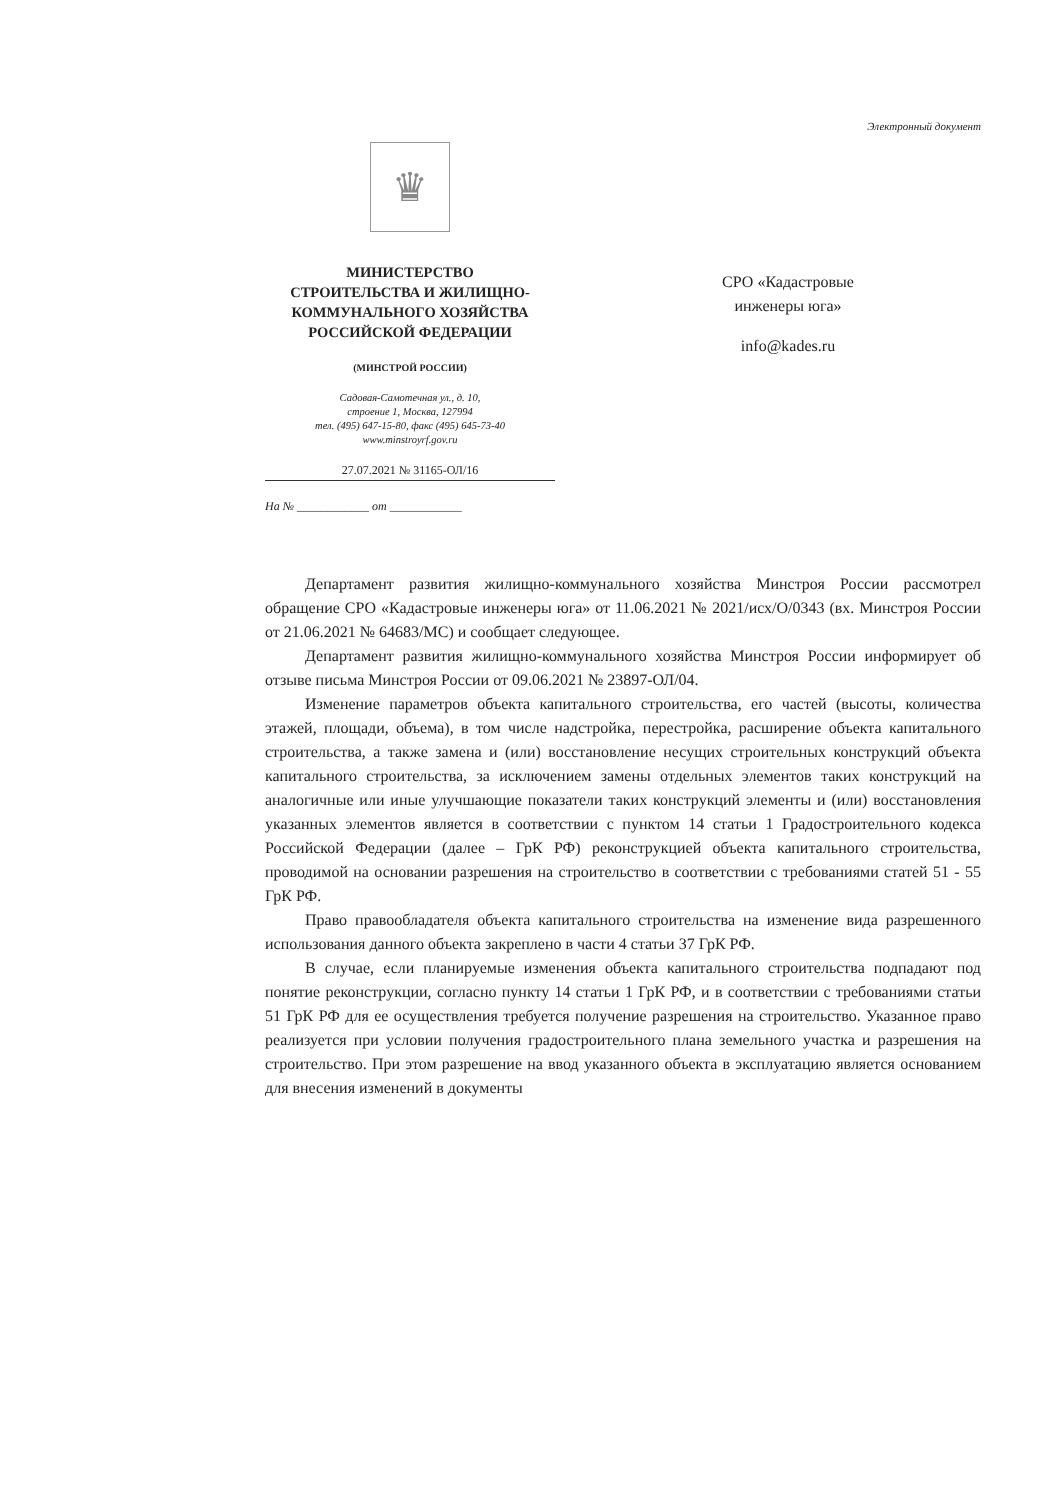Электронный документ
♛
МИНИСТЕРСТВО
СТРОИТЕЛЬСТВА И ЖИЛИЩНО-
КОММУНАЛЬНОГО ХОЗЯЙСТВА
РОССИЙСКОЙ ФЕДЕРАЦИИ
(МИНСТРОЙ РОССИИ)
Садовая-Самотечная ул., д. 10,
строение 1, Москва, 127994
тел. (495) 647-15-80, факс (495) 645-73-40
www.minstroyrf.gov.ru
27.07.2021 № 31165-ОЛ/16
На № ____________ от ____________
СРО «Кадастровые
инженеры юга»
info@kades.ru
Департамент развития жилищно-коммунального хозяйства Минстроя России рассмотрел обращение СРО «Кадастровые инженеры юга» от 11.06.2021 № 2021/исх/О/0343 (вх. Минстроя России от 21.06.2021 № 64683/МС) и сообщает следующее.
Департамент развития жилищно-коммунального хозяйства Минстроя России информирует об отзыве письма Минстроя России от 09.06.2021 № 23897-ОЛ/04.
Изменение параметров объекта капитального строительства, его частей (высоты, количества этажей, площади, объема), в том числе надстройка, перестройка, расширение объекта капитального строительства, а также замена и (или) восстановление несущих строительных конструкций объекта капитального строительства, за исключением замены отдельных элементов таких конструкций на аналогичные или иные улучшающие показатели таких конструкций элементы и (или) восстановления указанных элементов является в соответствии с пунктом 14 статьи 1 Градостроительного кодекса Российской Федерации (далее – ГрК РФ) реконструкцией объекта капитального строительства, проводимой на основании разрешения на строительство в соответствии с требованиями статей 51 - 55 ГрК РФ.
Право правообладателя объекта капитального строительства на изменение вида разрешенного использования данного объекта закреплено в части 4 статьи 37 ГрК РФ.
В случае, если планируемые изменения объекта капитального строительства подпадают под понятие реконструкции, согласно пункту 14 статьи 1 ГрК РФ, и в соответствии с требованиями статьи 51 ГрК РФ для ее осуществления требуется получение разрешения на строительство. Указанное право реализуется при условии получения градостроительного плана земельного участка и разрешения на строительство. При этом разрешение на ввод указанного объекта в эксплуатацию является основанием для внесения изменений в документы